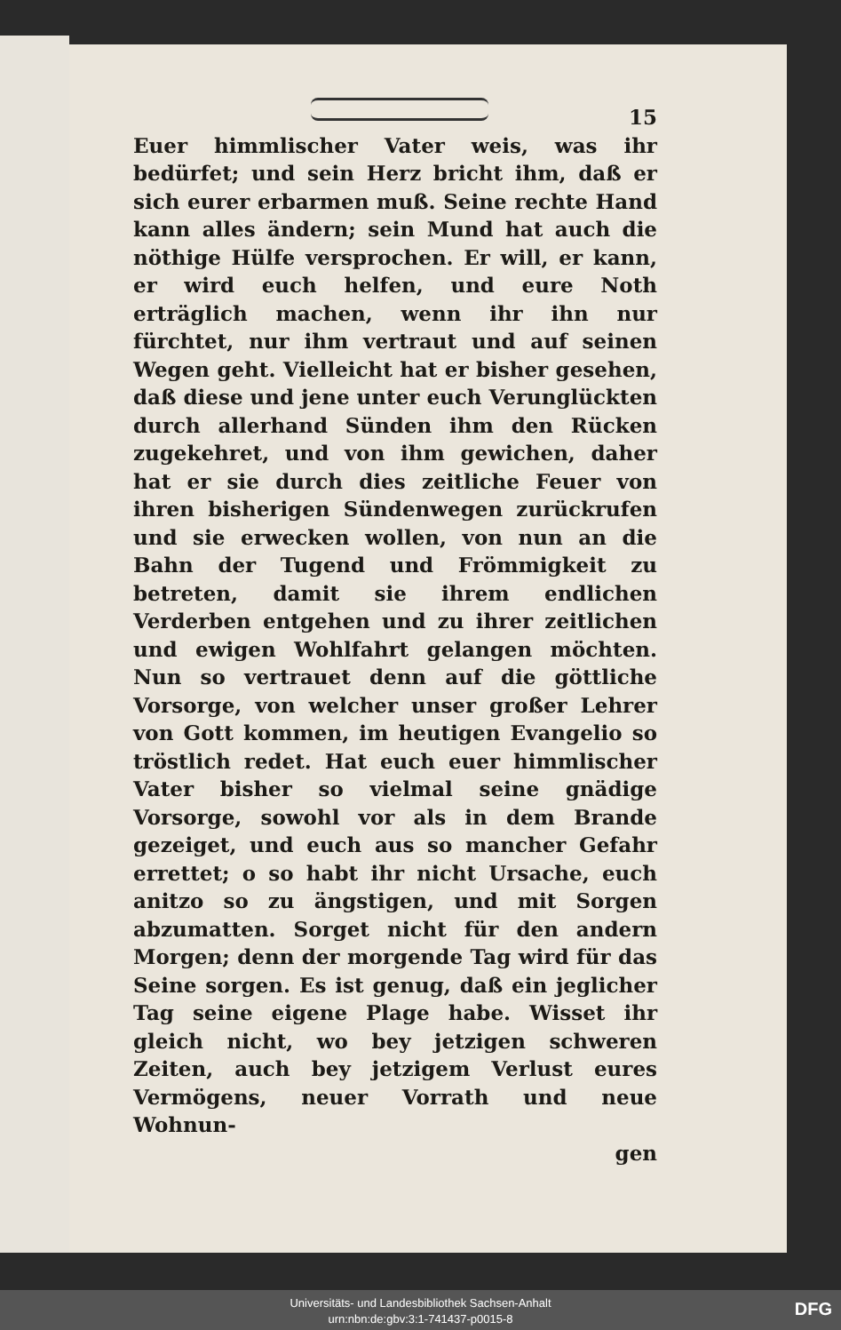15
Euer himmlischer Vater weis, was ihr bedürfet; und sein Herz bricht ihm, daß er sich eurer erbarmen muß. Seine rechte Hand kann alles ändern; sein Mund hat auch die nöthige Hülfe versprochen. Er will, er kann, er wird euch helfen, und eure Noth erträglich machen, wenn ihr ihn nur fürchtet, nur ihm vertraut und auf seinen Wegen geht. Vielleicht hat er bisher gesehen, daß diese und jene unter euch Verunglückten durch allerhand Sünden ihm den Rücken zugekehret, und von ihm gewichen, daher hat er sie durch dies zeitliche Feuer von ihren bisherigen Sündenwegen zurückrufen und sie erwecken wollen, von nun an die Bahn der Tugend und Frömmigkeit zu betreten, damit sie ihrem endlichen Verderben entgehen und zu ihrer zeitlichen und ewigen Wohlfahrt gelangen möchten. Nun so vertrauet denn auf die göttliche Vorsorge, von welcher unser großer Lehrer von Gott kommen, im heutigen Evangelio so tröstlich redet. Hat euch euer himmlischer Vater bisher so vielmal seine gnädige Vorsorge, sowohl vor als in dem Brande gezeiget, und euch aus so mancher Gefahr errettet; o so habt ihr nicht Ursache, euch anitzo so zu ängstigen, und mit Sorgen abzumatten. Sorget nicht für den andern Morgen; denn der morgende Tag wird für das Seine sorgen. Es ist genug, daß ein jeglicher Tag seine eigene Plage habe. Wisset ihr gleich nicht, wo bey jetzigen schweren Zeiten, auch bey jetzigem Verlust eures Vermögens, neuer Vorrath und neue Wohnun-
gen
Universitäts- und Landesbibliothek Sachsen-Anhalt
urn:nbn:de:gbv:3:1-741437-p0015-8
DFG